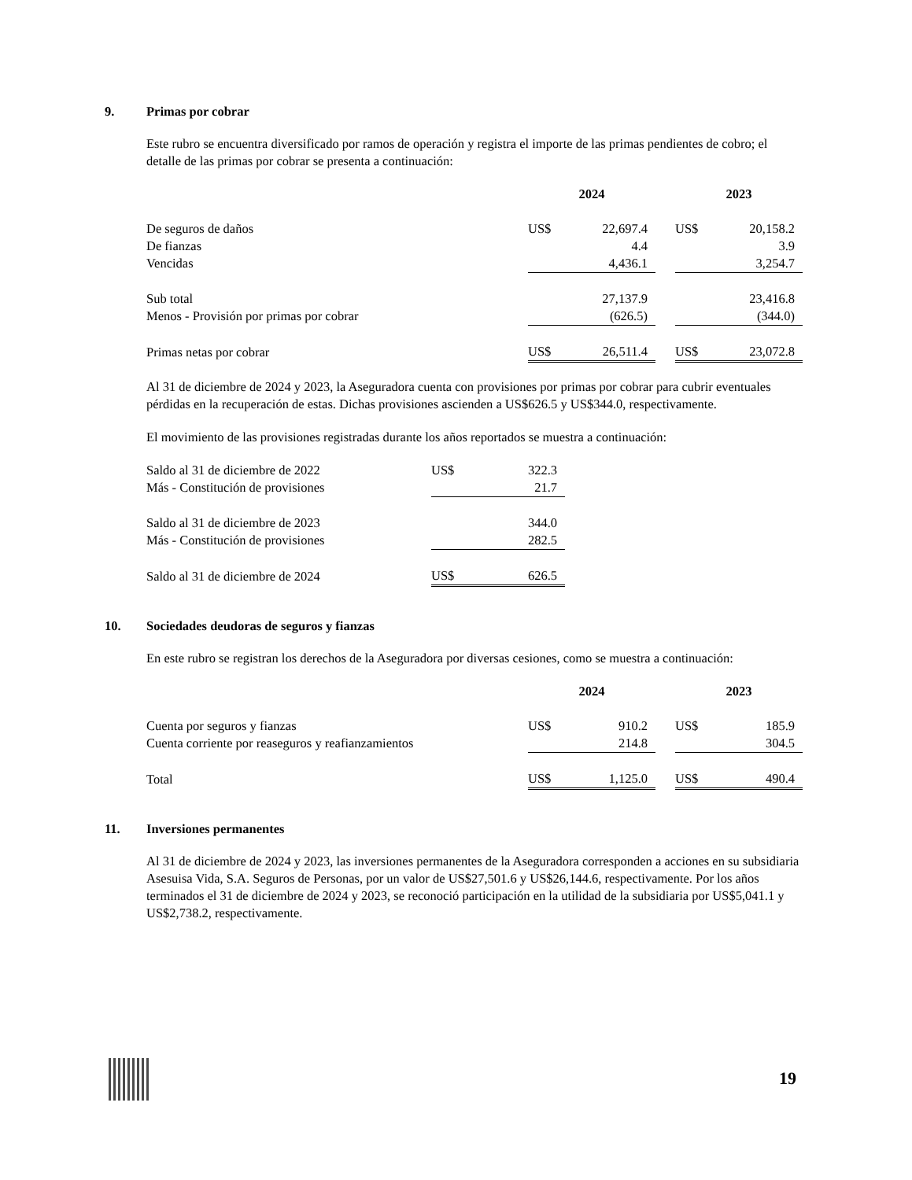9. Primas por cobrar
Este rubro se encuentra diversificado por ramos de operación y registra el importe de las primas pendientes de cobro; el detalle de las primas por cobrar se presenta a continuación:
| | 2024 | | | 2023 | |
| De seguros de daños | US$ | 22,697.4 | | US$ | 20,158.2 |
| De fianzas | | 4.4 | | | 3.9 |
| Vencidas | | 4,436.1 | | | 3,254.7 |
| Sub total | | 27,137.9 | | | 23,416.8 |
| Menos - Provisión por primas por cobrar | | (626.5) | | | (344.0) |
| Primas netas por cobrar | US$ | 26,511.4 | | US$ | 23,072.8 |
Al 31 de diciembre de 2024 y 2023, la Aseguradora cuenta con provisiones por primas por cobrar para cubrir eventuales pérdidas en la recuperación de estas. Dichas provisiones ascienden a US$626.5 y US$344.0, respectivamente.
El movimiento de las provisiones registradas durante los años reportados se muestra a continuación:
| Saldo al 31 de diciembre de 2022 | US$ | 322.3 |
| Más - Constitución de provisiones | | 21.7 |
| Saldo al 31 de diciembre de 2023 | | 344.0 |
| Más - Constitución de provisiones | | 282.5 |
| Saldo al 31 de diciembre de 2024 | US$ | 626.5 |
10. Sociedades deudoras de seguros y fianzas
En este rubro se registran los derechos de la Aseguradora por diversas cesiones, como se muestra a continuación:
| | 2024 | | | 2023 | |
| Cuenta por seguros y fianzas | US$ | 910.2 | | US$ | 185.9 |
| Cuenta corriente por reaseguros y reafianzamientos | | 214.8 | | | 304.5 |
| Total | US$ | 1,125.0 | | US$ | 490.4 |
11. Inversiones permanentes
Al 31 de diciembre de 2024 y 2023, las inversiones permanentes de la Aseguradora corresponden a acciones en su subsidiaria Asesuisa Vida, S.A. Seguros de Personas, por un valor de US$27,501.6 y US$26,144.6, respectivamente. Por los años terminados el 31 de diciembre de 2024 y 2023, se reconoció participación en la utilidad de la subsidiaria por US$5,041.1 y US$2,738.2, respectivamente.
19